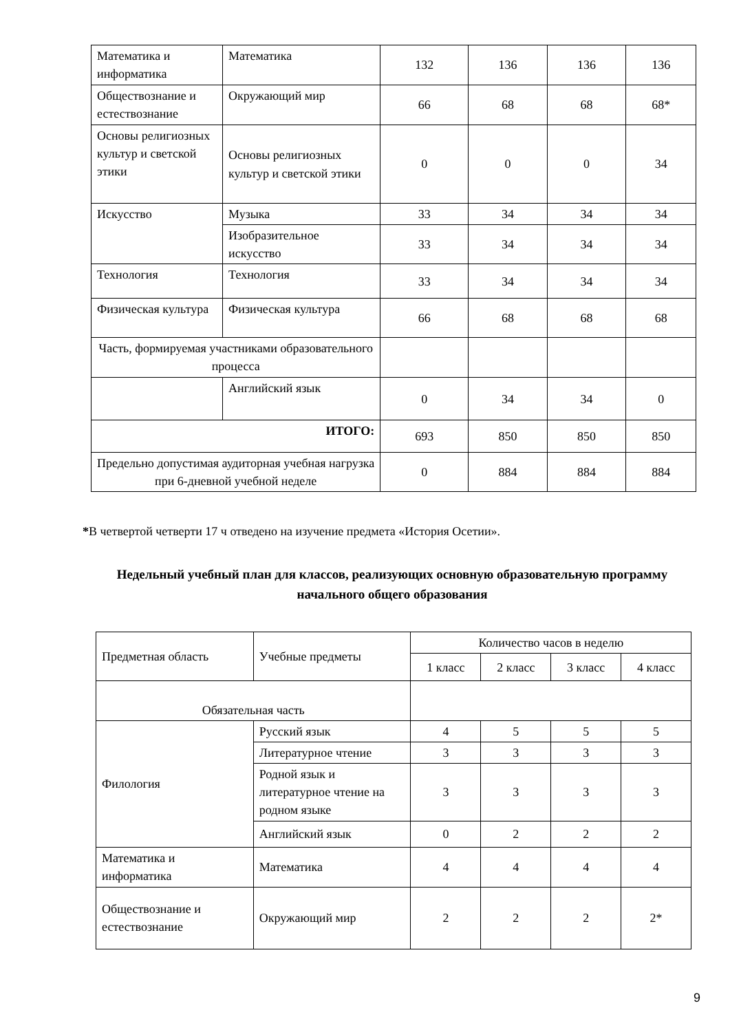| Математика и информатика | Математика | 132 | 136 | 136 | 136 |
| Обществознание и естествознание | Окружающий мир | 66 | 68 | 68 | 68* |
| Основы религиозных культур и светской этики | Основы религиозных культур и светской этики | 0 | 0 | 0 | 34 |
| Искусство | Музыка | 33 | 34 | 34 | 34 |
| | Изобразительное искусство | 33 | 34 | 34 | 34 |
| Технология | Технология | 33 | 34 | 34 | 34 |
| Физическая культура | Физическая культура | 66 | 68 | 68 | 68 |
| Часть, формируемая участниками образовательного процесса | | | | | |
| | Английский язык | 0 | 34 | 34 | 0 |
| ИТОГО: | | 693 | 850 | 850 | 850 |
| Предельно допустимая аудиторная учебная нагрузка при 6-дневной учебной неделе | | 0 | 884 | 884 | 884 |
*В четвертой четверти 17 ч отведено на изучение предмета «История Осетии».
Недельный учебный план для классов, реализующих основную образовательную программу начального общего образования
| Предметная область | Учебные предметы | Количество часов в неделю | | | |
| | | 1 класс | 2 класс | 3 класс | 4 класс |
| Обязательная часть | | | | | |
| Филология | Русский язык | 4 | 5 | 5 | 5 |
| | Литературное чтение | 3 | 3 | 3 | 3 |
| | Родной язык и литературное чтение на родном языке | 3 | 3 | 3 | 3 |
| | Английский язык | 0 | 2 | 2 | 2 |
| Математика и информатика | Математика | 4 | 4 | 4 | 4 |
| Обществознание и естествознание | Окружающий мир | 2 | 2 | 2 | 2* |
9